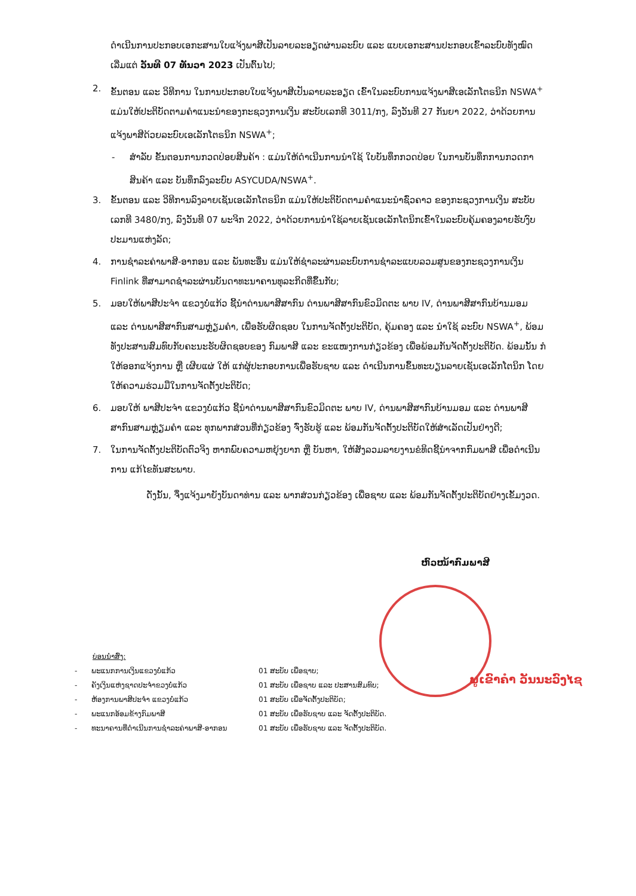ດຳເນີນການປະກອບເອກະສານໃບແຈ້ງພາສີເປັນລາຍລະອຽດຜ່ານລະບົບ ແລະ ແບບເອກະສານປະກອບເຂົ້າລະບົບທັງໝົດ ເລີ່ມແຕ່ ວັນທີ 07 ທັນວາ 2023 ເປັນຕົ້ນໄປ;
2. ຂັ້ນຕອນ ແລະ ວິທີການ ໃນການປະກອບໃບແຈ້ງພາສີເປັນລາຍລະອຽດ ເຂົ້າໃນລະບົບການແຈ້ງພາສີເອເລັກໂຕຣນິກ NSWA<sup>+</sup> ແມ່ນໃຫ້ປະຕິບັດຕາມຄຳແນະນຳຂອງກະຊວງການເງິນ ສະບັບເລກທີ 3011/ກງ, ລົງວັນທີ 27 ກັນຍາ 2022, ວ່າດ້ວຍການແຈ້ງພາສີດ້ວຍລະບົບເອເລັກໂຕຣນິກ NSWA<sup>+</sup>;
- ສຳລັບ ຂັ້ນຕອນການກວດປ່ອຍສິນຄ້າ : ແມ່ນໃຫ້ດຳເນີນການນຳໃຊ້ ໃບບັນທຶກກວດປ່ອຍ ໃນການບັນທຶກການກວດກາສິນຄ້າ ແລະ ບັນທຶກລົງລະບົບ ASYCUDA/NSWA<sup>+</sup>.
3. ຂັ້ນຕອນ ແລະ ວິທີການລົງລາຍເຊັນເອເລັກໂຕຣນິກ ແມ່ນໃຫ້ປະຕິບັດຕາມຄຳແນະນຳຊົ່ວຄາວ ຂອງກະຊວງການເງິນ ສະບັບເລກທີ 3480/ກງ, ລົງວັນທີ 07 ພະຈິກ 2022, ວ່າດ້ວຍການນຳໃຊ້ລາຍເຊັນເອເລັກໂຕນິກເຂົ້າໃນລະບົບຄຸ້ມຄອງລາຍຮັບງົບປະມານແຫ່ງລັດ;
4. ການຊຳລະຄ່າພາສີ-ອາກອນ ແລະ ພັນທະອື່ນ ແມ່ນໃຫ້ຊຳລະຜ່ານລະບົບການຊຳລະແບບລວມສູນຂອງກະຊວງການເງິນ Finlink ທີ່ສາມາດຊຳລະຜ່ານບັນດາທະນາຄານທຸລະກິດທີ່ຂຶ້ນກັບ;
5. ມອບໃຫ້ພາສີປະຈຳ ແຂວງບໍ່ແກ້ວ ຊີ້ນຳດ່ານພາສີສາກົນ ດ່ານພາສີສາກົນຂົວມິດຕະ ພາບ IV, ດ່ານພາສີສາກົນບ້ານມອມ ແລະ ດ່ານພາສີສາກົນສາມຫຼ່ຽມຄຳ, ເພື່ອຮັບຜິດຊອບ ໃນການຈັດຕັ້ງປະຕິບັດ, ຄຸ້ມຄອງ ແລະ ນຳໃຊ້ ລະບົບ NSWA<sup>+</sup>, ພ້ອມທັງປະສານສົມທົບກັບຄະນະຮັບຜິດຊອບຂອງ ກົມພາສີ ແລະ ຂະແໜງການກ່ຽວຂ້ອງ ເພື່ອພ້ອມກັນຈັດຕັ້ງປະຕິບັດ. ພ້ອມນັ້ນ ກໍໃຫ້ອອກແຈ້ງການ ຫຼື ເຜີຍແຜ່ ໃຫ້ ແກ່ຜູ້ປະກອບການເພື່ອຮັບຊາບ ແລະ ດຳເນີນການຂຶ້ນທະບຽນລາຍເຊັນເອເລັກໂຕນິກ ໂດຍໃຫ້ຄວາມຮ່ວມມືໃນການຈັດຕັ້ງປະຕິບັດ;
6. ມອບໃຫ້ ພາສີປະຈຳ ແຂວງບໍ່ແກ້ວ ຊີ້ນຳດ່ານພາສີສາກົນຂົວມິດຕະ ພາບ IV, ດ່ານພາສີສາກົນບ້ານມອມ ແລະ ດ່ານພາສີສາກົນສາມຫຼ່ຽມຄຳ ແລະ ທຸກພາກສ່ວນທີ່ກ່ຽວຂ້ອງ ຈົ່ງຮັບຮູ້ ແລະ ພ້ອມກັນຈັດຕັ້ງປະຕິບັດໃຫ້ສຳເລັດເປັນຢ່າງດີ;
7. ໃນການຈັດຕັ້ງປະຕິບັດຕົວຈິງ ຫາກພົບຄວາມຫຍຸ້ງຍາກ ຫຼື ບັນຫາ, ໃຫ້ສັງລວມລາຍງານຂໍທິດຊີ້ນຳຈາກກົມພາສີ ເພື່ອດຳເນີນການ ແກ້ໄຂທັນສະພາບ.
ດັ່ງນັ້ນ, ຈຶ່ງແຈ້ງມາຍັງບັນດາທ່ານ ແລະ ພາກສ່ວນກ່ຽວຂ້ອງ ເພື່ອຊາບ ແລະ ພ້ອມກັນຈັດຕັ້ງປະຕິບັດຢ່າງເຂັ້ມງວດ.
ຫົວໜ້າກົມພາສີ
ບ່ອນນຳສົ່ງ:
- ພະແນກການເງິນແຂວງບໍ່ແກ້ວ 01 ສະບັບ ເພື່ອຊາບ;
- ຄັງເງິນແຫ່ງຊາດປະຈຳຂວງບໍ່ແກ້ວ 01 ສະບັບ ເພື່ອຊາບ ແລະ ປະສານສົມທົບ;
- ຫ້ອງການພາສີປະຈຳ ແຂວງບໍ່ແກ້ວ 01 ສະບັບ ເພື່ອຈັດຕັ້ງປະຕິບັດ;
- ພະແນກອ້ອມຂ້າງກົມພາສີ 01 ສະບັບ ເພື່ອຮັບຊາບ ແລະ ຈັດຕັ້ງປະຕິບັດ.
- ທະນາຄານທີ່ດຳເນີນການຊຳລະຄ່າພາສີ-ອາກອນ 01 ສະບັບ ເພື່ອຮັບຊາບ ແລະ ຈັດຕັ້ງປະຕິບັດ.
ພູເຂົາຄຳ ວັນນະວົງໄຊ